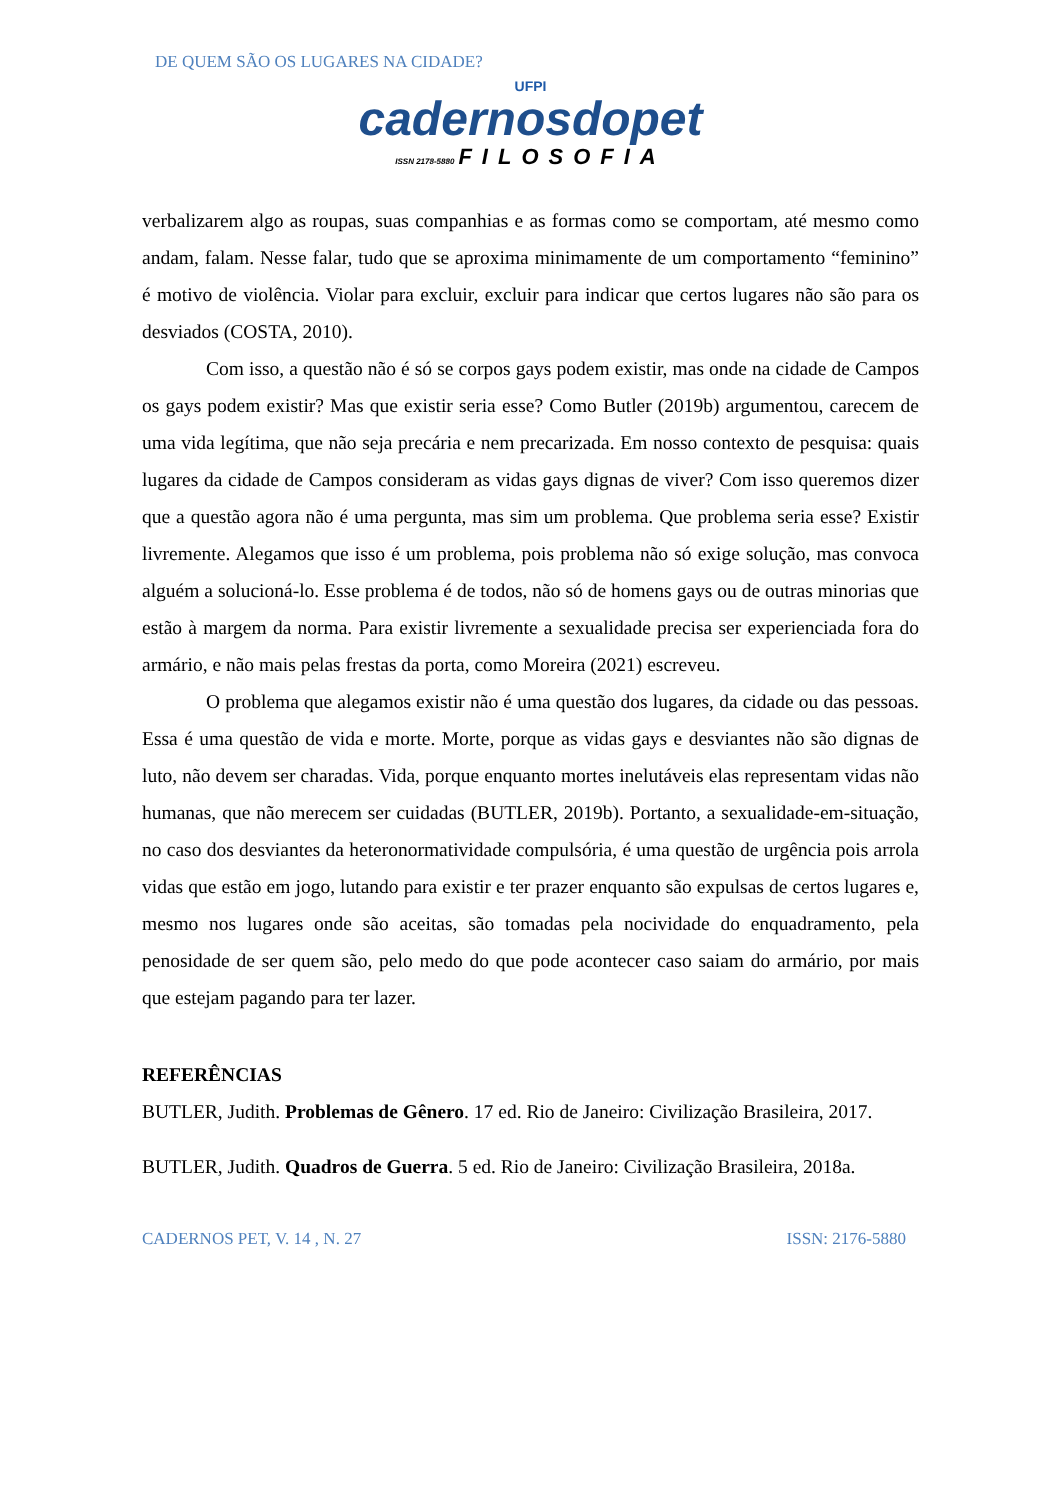DE QUEM SÃO OS LUGARES NA CIDADE?
UFPI
cadernosdopet
ISSN 2178-5880 FILOSOFIA
verbalizarem algo as roupas, suas companhias e as formas como se comportam, até mesmo como andam, falam. Nesse falar, tudo que se aproxima minimamente de um comportamento “feminino” é motivo de violência. Violar para excluir, excluir para indicar que certos lugares não são para os desviados (COSTA, 2010).
Com isso, a questão não é só se corpos gays podem existir, mas onde na cidade de Campos os gays podem existir? Mas que existir seria esse? Como Butler (2019b) argumentou, carecem de uma vida legítima, que não seja precária e nem precarizada. Em nosso contexto de pesquisa: quais lugares da cidade de Campos consideram as vidas gays dignas de viver? Com isso queremos dizer que a questão agora não é uma pergunta, mas sim um problema. Que problema seria esse? Existir livremente. Alegamos que isso é um problema, pois problema não só exige solução, mas convoca alguém a solucioná-lo. Esse problema é de todos, não só de homens gays ou de outras minorias que estão à margem da norma. Para existir livremente a sexualidade precisa ser experienciada fora do armário, e não mais pelas frestas da porta, como Moreira (2021) escreveu.
O problema que alegamos existir não é uma questão dos lugares, da cidade ou das pessoas. Essa é uma questão de vida e morte. Morte, porque as vidas gays e desviantes não são dignas de luto, não devem ser charadas. Vida, porque enquanto mortes inelutáveis elas representam vidas não humanas, que não merecem ser cuidadas (BUTLER, 2019b). Portanto, a sexualidade-em-situação, no caso dos desviantes da heteronormatividade compulsória, é uma questão de urgência pois arrola vidas que estão em jogo, lutando para existir e ter prazer enquanto são expulsas de certos lugares e, mesmo nos lugares onde são aceitas, são tomadas pela nocividade do enquadramento, pela penosidade de ser quem são, pelo medo do que pode acontecer caso saiam do armário, por mais que estejam pagando para ter lazer.
REFERÊNCIAS
BUTLER, Judith. Problemas de Gênero. 17 ed. Rio de Janeiro: Civilização Brasileira, 2017.
BUTLER, Judith. Quadros de Guerra. 5 ed. Rio de Janeiro: Civilização Brasileira, 2018a.
CADERNOS PET, V. 14 , N. 27 ISSN: 2176-5880